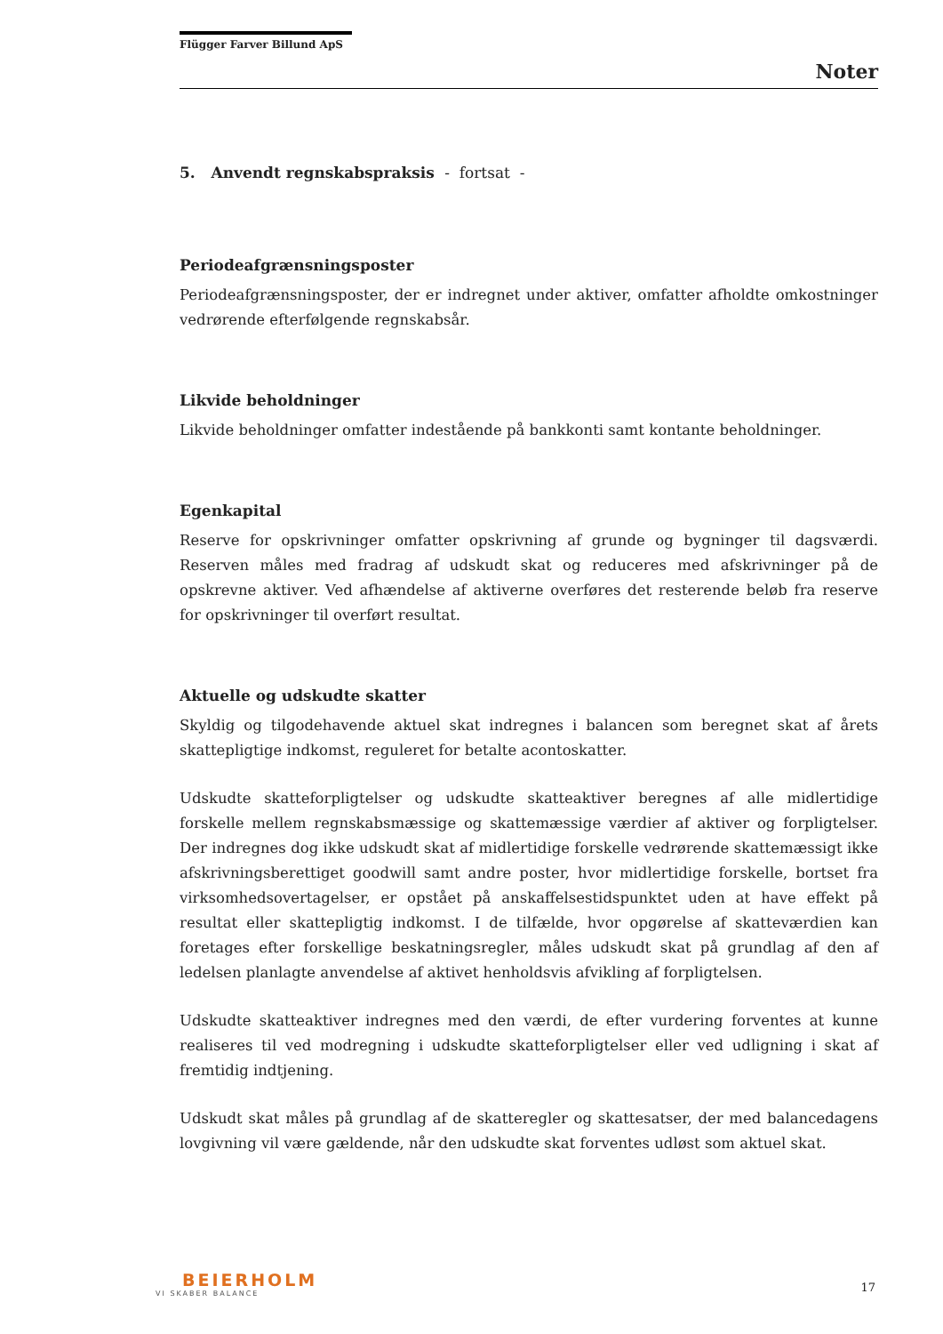Flügger Farver Billund ApS
Noter
5. Anvendt regnskabspraksis - fortsat -
Periodeafgrænsningsposter
Periodeafgrænsningsposter, der er indregnet under aktiver, omfatter afholdte omkostninger vedrørende efterfølgende regnskabsår.
Likvide beholdninger
Likvide beholdninger omfatter indestående på bankkonti samt kontante beholdninger.
Egenkapital
Reserve for opskrivninger omfatter opskrivning af grunde og bygninger til dagsværdi. Reserven måles med fradrag af udskudt skat og reduceres med afskrivninger på de opskrevne aktiver. Ved afhændelse af aktiverne overføres det resterende beløb fra reserve for opskrivninger til overført resultat.
Aktuelle og udskudte skatter
Skyldig og tilgodehavende aktuel skat indregnes i balancen som beregnet skat af årets skattepligtige indkomst, reguleret for betalte acontoskatter.
Udskudte skatteforpligtelser og udskudte skatteaktiver beregnes af alle midlertidige forskelle mellem regnskabsmæssige og skattemæssige værdier af aktiver og forpligtelser. Der indregnes dog ikke udskudt skat af midlertidige forskelle vedrørende skattemæssigt ikke afskrivningsberettiget goodwill samt andre poster, hvor midlertidige forskelle, bortset fra virksomhedsovertagelser, er opstået på anskaffelsestidspunktet uden at have effekt på resultat eller skattepligtig indkomst. I de tilfælde, hvor opgørelse af skatteværdien kan foretages efter forskellige beskatningsregler, måles udskudt skat på grundlag af den af ledelsen planlagte anvendelse af aktivet henholdsvis afvikling af forpligtelsen.
Udskudte skatteaktiver indregnes med den værdi, de efter vurdering forventes at kunne realiseres til ved modregning i udskudte skatteforpligtelser eller ved udligning i skat af fremtidig indtjening.
Udskudt skat måles på grundlag af de skatteregler og skattesatser, der med balancedagens lovgivning vil være gældende, når den udskudte skat forventes udløst som aktuel skat.
BEIERHOLM
VI SKABER BALANCE
17